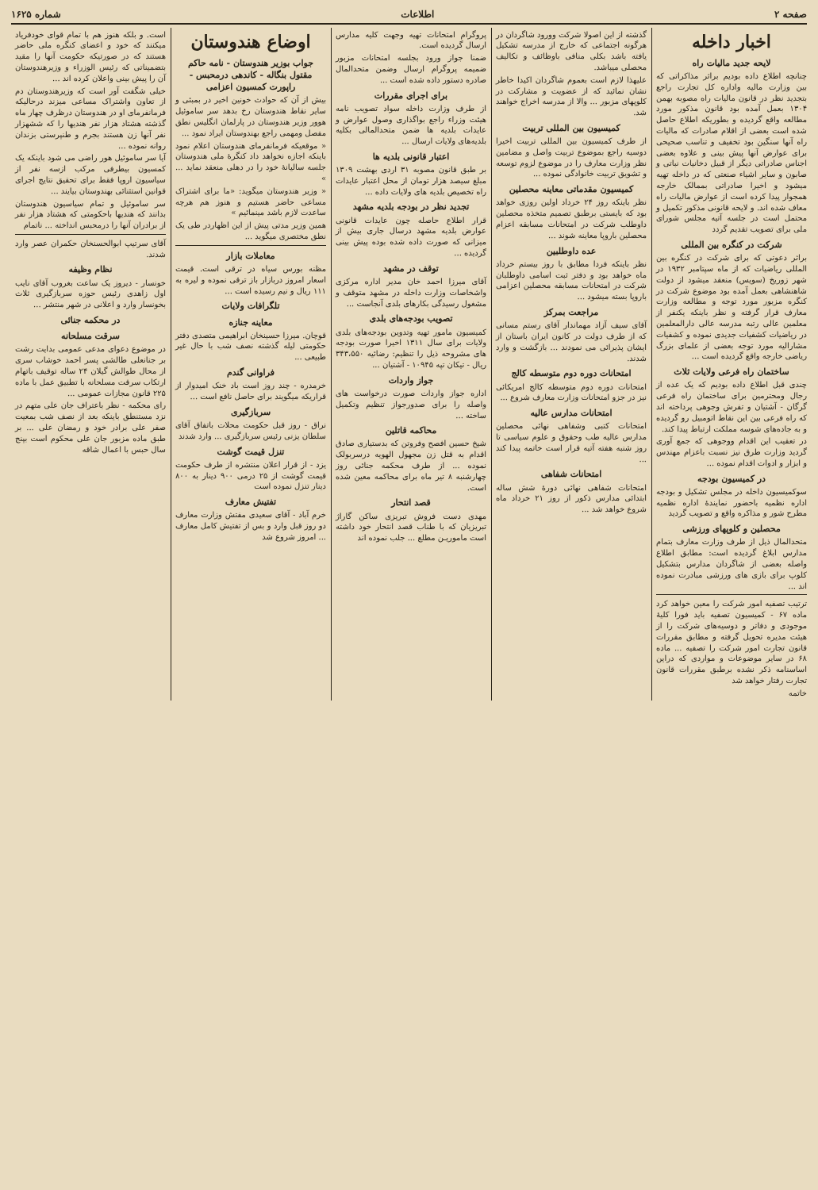صفحه ۲ اطلاعات شماره ۱۶۲۵
اخبار داخله
لایحه جدید مالیات راه
چنانچه اطلاع داده بودیم براثر مذاکراتی که بین وزارت مالیه واداره کل تجارت راجع بتجدید نظر در قانون مالیات راه مصوبه بهمن ۱۳۰۴ بعمل آمده بود قانون مذکور مورد مطالعه واقع گردیده و بطوریکه اطلاع حاصل شده است بعضی از اقلام صادرات که مالیات راه آنها سنگین بود تخفیف و تناسب صحیحی برای عوارض آنها پیش بینی و علاوه بعضی اجناس صادراتی دیگر از قبیل دخانیات نباتی و صابون و سایر اشیاء صنعتی که در داخله تهیه میشود و اخیرا صادراتی بممالک خارجه همجوار پیدا کرده است از عوارض مالیات راه معاف شده اند. و لایحه قانونی مذکور تکمیل و محتمل است در جلسه آتیه مجلس شورای ملی برای تصویب تقدیم گردد
شرکت در کنگره بین المللی
براثر دعوتی که برای شرکت در کنگره بین المللی ریاضیات که از ماه سپتامبر ۱۹۳۲ در شهر زوریخ (سویس) منعقد میشود از دولت شاهنشاهی بعمل آمده بود موضوع شرکت در کنگره مزبور مورد توجه و مطالعه وزارت معارف قرار گرفته و نظر باینکه یکنفر از معلمین عالی رتبه مدرسه عالی دارالمعلمین در ریاضیات کشفیات جدیدی نموده و کشفیات مشارالیه مورد توجه بعضی از علمای بزرگ ریاضی خارجه واقع گردیده است ...
ساختمان راه فرعی ولایات ثلاث
چندی قبل اطلاع داده بودیم که یک عده از رجال ومحترمین برای ساختمان راه فرعی گرگان - آشتیان و تفرش وجوهی پرداخته اند که راه فرعی بین این نقاط اتومبیل رو گردیده و به جاده‌های شوسه مملکت ارتباط پیدا کند.
در تعقیب این اقدام ووجوهی که جمع آوری گردید وزارت طرق نیز نسبت باعزام مهندس و ابزار و ادوات اقدام نموده ...
در کمیسیون بودجه
سوکمیسیون داخله در مجلس تشکیل و بودجه اداره نظمیه باحضور نمایندهٔ اداره نظمیه مطرح شور و مذاکره واقع و تصویب گردید
محصلین و کلوپهای ورزشی
متحدالمال ذیل از طرف وزارت معارف بتمام مدارس ابلاغ گردیده است: مطابق اطلاع واصله بعضی از شاگردان مدارس بتشکیل کلوپ برای بازی های ورزشی مبادرت نموده اند ...
ترتیب تصفیه امور شرکت را معین خواهد کرد ماده ۶۷ - کمیسیون تصفیه باید فورا کلیهٔ موجودی و دفاتر و دوسیه‌های شرکت را از هیئت مدیره تحویل گرفته و مطابق مقررات قانون تجارت امور شرکت را تصفیه ... ماده ۶۸ در سایر موضوعات و مواردی که دراین اساسنامه ذکر نشده برطبق مقررات قانون تجارت رفتار خواهد شد
خاتمه
گذشته از این اصولا شرکت وورود شاگردان در هرگونه اجتماعی که خارج از مدرسه تشکیل یافته باشد بکلی منافی باوظائف و تکالیف محصلی میباشد.
علیهذا لازم است بعموم شاگردان اکیدا خاطر نشان نمائید که از عضویت و مشارکت در کلوپهای مزبور ... والا از مدرسه اخراج خواهند شد.
کمیسیون بین المللی تربیت
از طرف کمیسیون بین المللی تربیت اخیرا دوسیه راجع بموضوع تربیت واصل و مضامین نظر وزارت معارف را در موضوع لزوم توسعه و تشویق تربیت خانوادگی نموده ...
کمیسیون مقدماتی معاینه محصلین
نظر باینکه روز ۲۴ خرداد اولین روزی خواهد بود که بایستی برطبق تصمیم متخذه محصلین داوطلب شرکت در امتحانات مسابقه اعزام محصلین باروپا معاینه شوند ...
عده داوطلبین
نظر باینکه فردا مطابق با روز بیستم خرداد ماه خواهد بود و دفتر ثبت اسامی داوطلبان شرکت در امتحانات مسابقه محصلین اعزامی باروپا بسته میشود ...
مراجعت بمرکز
آقای سیف آزاد مهماندار آقای رستم مسانی که از طرف دولت در کانون ایران باستان از ایشان پذیرائی می نمودند ... بازگشت و وارد شدند.
امتحانات دوره دوم متوسطه کالج
امتحانات دوره دوم متوسطه کالج امریکائی نیز در جزو امتحانات وزارت معارف شروع ...
امتحانات مدارس عالیه
امتحانات کتبی وشفاهی نهائی محصلین مدارس عالیه طب وحقوق و علوم سیاسی تا روز شنبه هفته آتیه قرار است خاتمه پیدا کند ...
امتحانات شفاهی
امتحانات شفاهی نهائی دورهٔ شش ساله ابتدائی مدارس ذکور از روز ۲۱ خرداد ماه شروع خواهد شد ...
پروگرام امتحانات تهیه وجهت کلیه مدارس ارسال گردیده است.
ضمنا جواز ورود بجلسه امتحانات مزبور ضمیمه پروگرام ارسال وضمن متحدالمال صادره دستور داده شده است ...
برای اجرای مقررات
از طرف وزارت داخله سواد تصویب نامه هیئت وزراء راجع بواگذاری وصول عوارض و عایدات بلدیه ها ضمن متحدالمالی بکلیه بلدیه‌های ولایات ارسال ...
اعتبار قانونی بلدیه ها
بر طبق قانون مصوبه ۳۱ اردی بهشت ۱۳۰۹ مبلغ سیصد هزار تومان از محل اعتبار عایدات راه تخصیص بلدیه های ولایات داده ...
تجدید نظر در بودجه بلدیه مشهد
قرار اطلاع حاصله چون عایدات قانونی عوارض بلدیه مشهد درسال جاری بیش از میزانی که صورت داده شده بوده پیش بینی گردیده ...
توقف در مشهد
آقای میرزا احمد خان مدیر اداره مرکزی واشخاصات وزارت داخله در مشهد متوقف و مشغول رسیدگی بکارهای بلدی آنجاست ...
تصویب بودجه‌های بلدی
کمیسیون مامور تهیه وتدوین بودجه‌های بلدی ولایات برای سال ۱۳۱۱ اخیرا صورت بودجه های مشروحه ذیل را تنظیم: رضائیه ۳۴۳،۵۵۰ ریال - تیکان تپه ۱۰۹۴۵ - آشتیان ...
جواز واردات
اداره جواز واردات صورت درخواست های واصله را برای صدورجواز تنظیم وتکمیل ساخته ...
محاکمه قاتلین
شیخ حسین افصح وفروتن که بدستیاری صادق اقدام به قتل زن مجهول الهویه درسربولک نموده ... از طرف محکمه جنائی روز چهارشنبه ۸ تیر ماه برای محاکمه معین شده است.
قصد انتحار
مهدی دست فروش تبریزی ساکن گاراژ تبریزیان که با طناب قصد انتحار خود داشته است ماموریـن مطلع ... جلب نموده اند
اوضاع هندوستان
جواب بوزیر هندوستان - نامه حاکم مقتول بنگاله - کاندهی درمحبس - راپورت کمسیون اعزامی
بیش از آن که حوادث خونین اخیر در بمبئی و سایر نقاط هندوستان رخ بدهد سر ساموئیل هوور وزیر هندوستان در پارلمان انگلیس نطق مفصل ومهمی راجع بهندوستان ایراد نمود ...
« موقعیکه فرمانفرمای هندوستان اعلام نمود باینکه اجازه نخواهد داد کنگرهٔ ملی هندوستان جلسه سالیانهٔ خود را در دهلی منعقد نماید ... »
« وزیر هندوستان میگوید: «ما برای اشتراک مساعی حاضر هستیم و هنوز هم هرچه ساعدت لازم باشد مینمائیم »
همین وزیر مدتی پیش از این اظهاردر طی یک نطق مختصری میگوید ...
معاملات بازار
مظنه بورس سیاه در ترقی است. قیمت اسعار امروز دربازار باز ترقی نموده و لیره به ۱۱۱ ریال و نیم رسیده است ...
تلگرافات ولایات
معاینه جنازه
قوچان. میرزا حسینخان ابراهیمی متصدی دفتر حکومتی لیله گذشته نصف شب با حال غیر طبیعی ...
فراوانی گندم
خرمدره - چند روز است باد خنک امیدوار از قراریکه میگویند برای حاصل نافع است ...
سربازگیری
نراق - روز قبل حکومت محلات باتفاق آقای سلطان یزنی رئیس سربازگیری ... وارد شدند
تنزل قیمت گوشت
یزد - از قرار اعلان منتشره از طرف حکومت قیمت گوشت از ۲۵ درمی ۹۰۰ دینار به ۸۰۰ دینار تنزل نموده است
تفتیش معارف
خرم آباد - آقای سعیدی مفتش وزارت معارف دو روز قبل وارد و بس از تفتیش کامل معارف ... امروز شروع شد
است. و بلکه هنوز هم با تمام قوای خودفریاد میکنند که خود و اعضای کنگره ملی حاضر هستند که در صورتیکه حکومت آنها را مقید بتضمیناتی که رئیس الوزراء و وزیرهندوستان آن را پیش بینی واعلان کرده اند ...
خیلی شگفت آور است که وزیرهندوستان دم از تعاون واشتراک مساعی میزند درحالیکه فرمانفرمای او در هندوستان درظرف چهار ماه گذشته هشتاد هزار نفر هندیها را که ششهزار نفر آنها زن هستند بجرم و طنپرستی بزندان روانه نموده ...
آیا سر ساموئیل هور راضی می شود باینکه یک کمسیون بیطرفی مرکب ازسه نفر از سیاسیون اروپا فقط برای تحقیق نتایج اجرای قوانین استثنائی بهندوستان بیایند ...
سر ساموئیل و تمام سیاسیون هندوستان بدانند که هندیها باحکومتی که هشتاد هزار نفر از برادران آنها را درمحبس انداخته ... ناتمام
آقای سرتیپ ابوالحسنخان حکمران عصر وارد شدند.
نظام وظیفه
خونسار - دیروز یک ساعت بغروب آقای نایب اول زاهدی رئیس حوزه سربازگیری ثلاث بخونسار وارد و اعلانی در شهر منتشر ...
در محکمه جنائی
سرقت مسلحانه
در موضوع دعوای مدعی عمومی بدایت رشت بر جنانعلی طالشی پسر احمد خوشاب سری از محال طوالش گیلان ۲۴ ساله توقیف باتهام ارتکاب سرقت مسلحانه با تطبیق عمل با ماده ۲۲۵ قانون مجازات عمومی ...
رای محکمه - نظر باعتراف جان علی متهم در نزد مستنطق باینکه بعد از نصف شب بمعیت صفر علی برادر خود و رمضان علی ... بر طبق ماده مزبور جان علی محکوم است بپنج سال حبس با اعمال شاقه